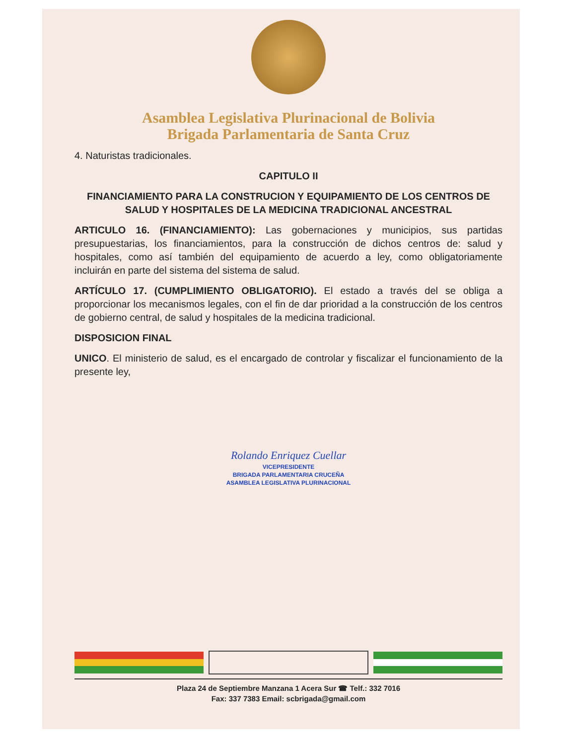Asamblea Legislativa Plurinacional de Bolivia
Brigada Parlamentaria de Santa Cruz
4. Naturistas tradicionales.
CAPITULO II
FINANCIAMIENTO PARA LA CONSTRUCION Y EQUIPAMIENTO DE LOS CENTROS DE SALUD Y HOSPITALES DE LA MEDICINA TRADICIONAL ANCESTRAL
ARTICULO 16. (FINANCIAMIENTO): Las gobernaciones y municipios, sus partidas presupuestarias, los financiamientos, para la construcción de dichos centros de: salud y hospitales, como así también del equipamiento de acuerdo a ley, como obligatoriamente incluirán en parte del sistema del sistema de salud.
ARTÍCULO 17. (CUMPLIMIENTO OBLIGATORIO). El estado a través del se obliga a proporcionar los mecanismos legales, con el fin de dar prioridad a la construcción de los centros de gobierno central, de salud y hospitales de la medicina tradicional.
DISPOSICION FINAL
UNICO. El ministerio de salud, es el encargado de controlar y fiscalizar el funcionamiento de la presente ley,
Rolando Enriquez Cuellar
VICEPRESIDENTE
BRIGADA PARLAMENTARIA CRUCEÑA
ASAMBLEA LEGISLATIVA PLURINACIONAL
Plaza 24 de Septiembre Manzana 1 Acera Sur ☎ Telf.: 332 7016
Fax: 337 7383 Email: scbrigada@gmail.com